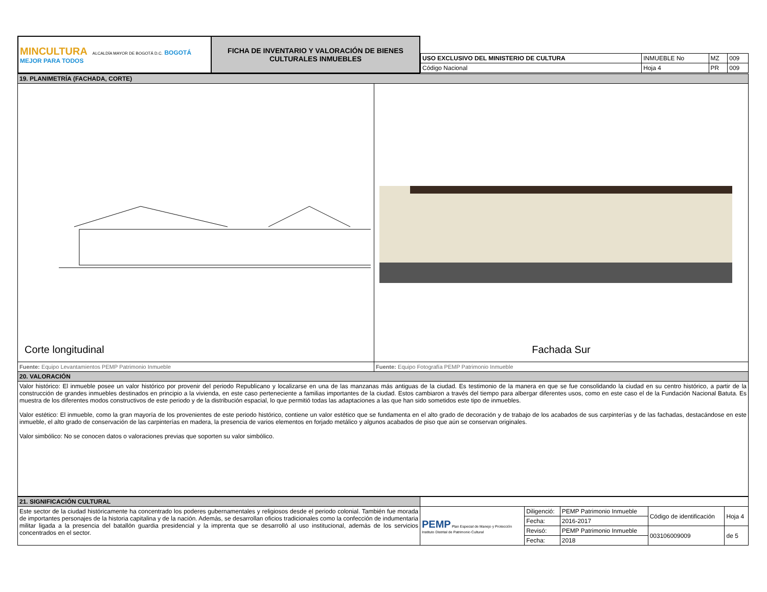| MINCULTURA ALCALDÍA MAYOR DE BOGOTÁ D.C. BOGOTÁ MEJOR PARA TODOS | FICHA DE INVENTARIO Y VALORACIÓN DE BIENES CULTURALES INMUEBLES | / USO EXCLUSIVO DEL MINISTERIO DE CULTURA / INMUEBLE No / MZ / 009 / / Código Nacional / Hoja 4 / PR / 009 / |
| 19. PLANIMETRÍA (FACHADA, CORTE) | |
| Corte longitudinal | Fachada Sur |
| Fuente: Equipo Levantamientos PEMP Patrimonio Inmueble | Fuente: Equipo Fotografía PEMP Patrimonio Inmueble |
| 20. VALORACIÓN | |
| Valor histórico: El inmueble posee un valor histórico por provenir del periodo Republicano y localizarse en una de las manzanas más antiguas de la ciudad. Es testimonio de la manera en que se fue consolidando la ciudad en su centro histórico, a partir de la construcción de grandes inmuebles destinados en principio a la vivienda, en este caso perteneciente a familias importantes de la ciudad. Estos cambiaron a través del tiempo para albergar diferentes usos, como en este caso el de la Fundación Nacional Batuta. Es muestra de los diferentes modos constructivos de este periodo y de la distribución espacial, lo que permitió todas las adaptaciones a las que han sido sometidos este tipo de inmuebles. Valor estético: El inmueble, como la gran mayoría de los provenientes de este periodo histórico, contiene un valor estético que se fundamenta en el alto grado de decoración y de trabajo de los acabados de sus carpinterías y de las fachadas, destacándose en este inmueble, el alto grado de conservación de las carpinterías en madera, la presencia de varios elementos en forjado metálico y algunos acabados de piso que aún se conservan originales. Valor simbólico: No se conocen datos o valoraciones previas que soporten su valor simbólico. | |
| 21. SIGNIFICACIÓN CULTURAL | | | | | |
| Este sector de la ciudad históricamente ha concentrado los poderes gubernamentales y religiosos desde el periodo colonial. También fue morada de importantes personajes de la historia capitalina y de la nación. Además, se desarrollan oficios tradicionales como la confección de indumentaria militar ligada a la presencia del batallón guardia presidencial y la imprenta que se desarrolló al uso institucional, además de los servicios concentrados en el sector. | PEMP Plan Especial de Manejo y Protección Instituto Distrital de Patrimonio Cultural | Diligenció: | PEMP Patrimonio Inmueble | Código de identificación | Hoja 4 |
| | | Fecha: | 2016-2017 | | |
| | | Revisó: | PEMP Patrimonio Inmueble | 003106009009 | de 5 |
| | | Fecha: | 2018 | | |